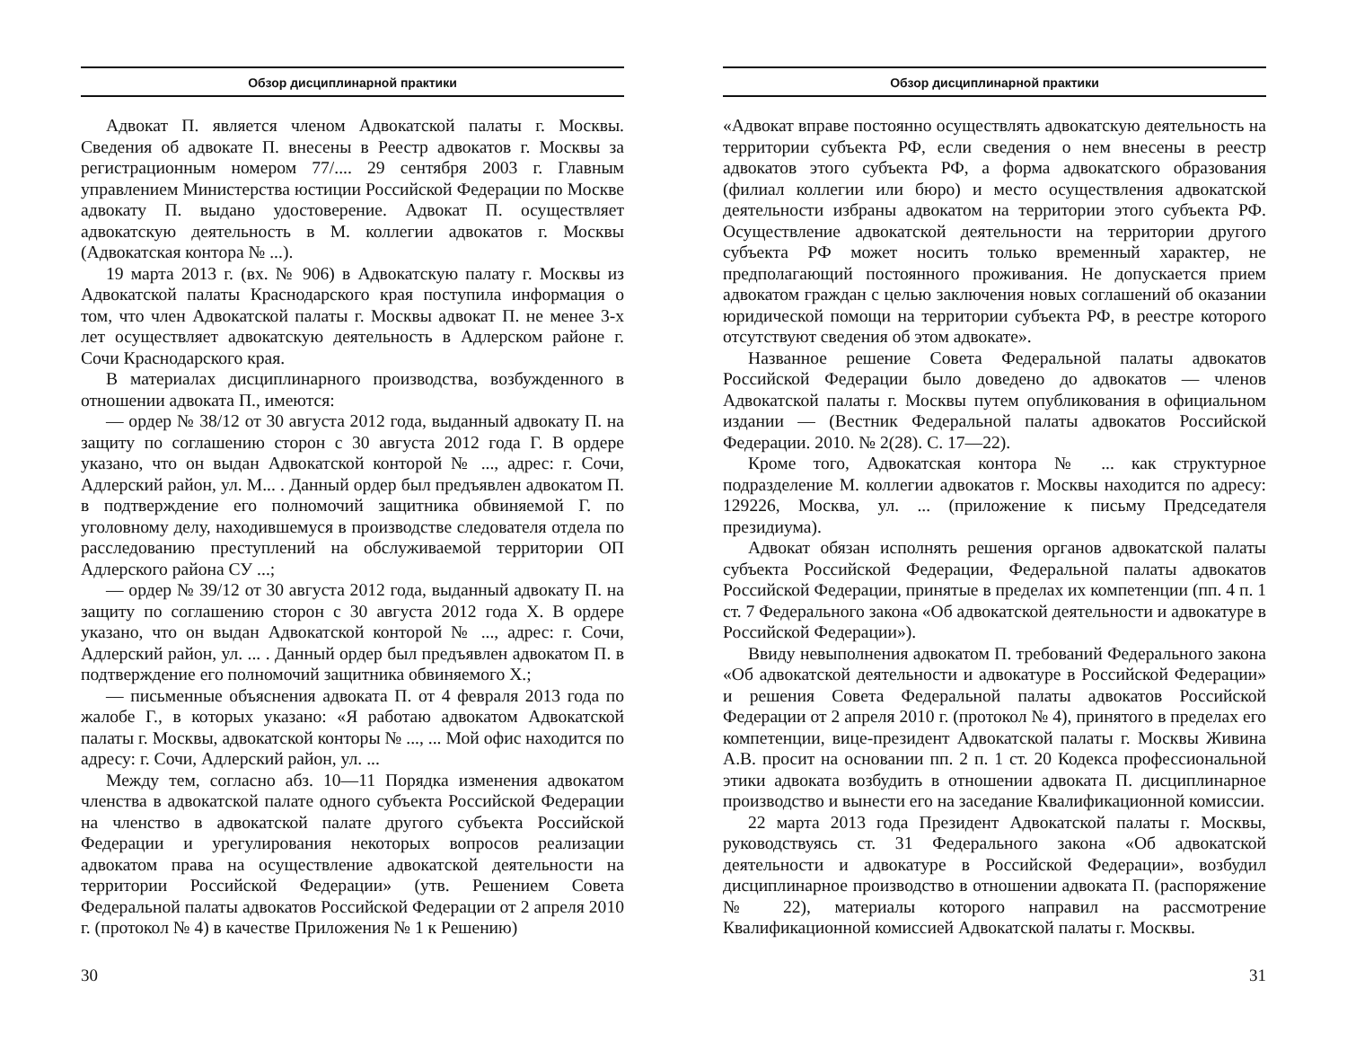Обзор дисциплинарной практики
Адвокат П. является членом Адвокатской палаты г. Москвы. Сведения об адвокате П. внесены в Реестр адвокатов г. Москвы за регистрационным номером 77/.... 29 сентября 2003 г. Главным управлением Министерства юстиции Российской Федерации по Москве адвокату П. выдано удостоверение. Адвокат П. осуществляет адвокатскую деятельность в М. коллегии адвокатов г. Москвы (Адвокатская контора № ...).
19 марта 2013 г. (вх. № 906) в Адвокатскую палату г. Москвы из Адвокатской палаты Краснодарского края поступила информация о том, что член Адвокатской палаты г. Москвы адвокат П. не менее 3-х лет осуществляет адвокатскую деятельность в Адлерском районе г. Сочи Краснодарского края.
В материалах дисциплинарного производства, возбужденного в отношении адвоката П., имеются:
— ордер № 38/12 от 30 августа 2012 года, выданный адвокату П. на защиту по соглашению сторон с 30 августа 2012 года Г. В ордере указано, что он выдан Адвокатской конторой № ..., адрес: г. Сочи, Адлерский район, ул. М... . Данный ордер был предъявлен адвокатом П. в подтверждение его полномочий защитника обвиняемой Г. по уголовному делу, находившемуся в производстве следователя отдела по расследованию преступлений на обслуживаемой территории ОП Адлерского района СУ ...;
— ордер № 39/12 от 30 августа 2012 года, выданный адвокату П. на защиту по соглашению сторон с 30 августа 2012 года Х. В ордере указано, что он выдан Адвокатской конторой № ..., адрес: г. Сочи, Адлерский район, ул. ... . Данный ордер был предъявлен адвокатом П. в подтверждение его полномочий защитника обвиняемого Х.;
— письменные объяснения адвоката П. от 4 февраля 2013 года по жалобе Г., в которых указано: «Я работаю адвокатом Адвокатской палаты г. Москвы, адвокатской конторы № ..., ... Мой офис находится по адресу: г. Сочи, Адлерский район, ул. ...
Между тем, согласно абз. 10—11 Порядка изменения адвокатом членства в адвокатской палате одного субъекта Российской Федерации на членство в адвокатской палате другого субъекта Российской Федерации и урегулирования некоторых вопросов реализации адвокатом права на осуществление адвокатской деятельности на территории Российской Федерации» (утв. Решением Совета Федеральной палаты адвокатов Российской Федерации от 2 апреля 2010 г. (протокол № 4) в качестве Приложения № 1 к Решению)
30
Обзор дисциплинарной практики
«Адвокат вправе постоянно осуществлять адвокатскую деятельность на территории субъекта РФ, если сведения о нем внесены в реестр адвокатов этого субъекта РФ, а форма адвокатского образования (филиал коллегии или бюро) и место осуществления адвокатской деятельности избраны адвокатом на территории этого субъекта РФ. Осуществление адвокатской деятельности на территории другого субъекта РФ может носить только временный характер, не предполагающий постоянного проживания. Не допускается прием адвокатом граждан с целью заключения новых соглашений об оказании юридической помощи на территории субъекта РФ, в реестре которого отсутствуют сведения об этом адвокате».
Названное решение Совета Федеральной палаты адвокатов Российской Федерации было доведено до адвокатов — членов Адвокатской палаты г. Москвы путем опубликования в официальном издании — (Вестник Федеральной палаты адвокатов Российской Федерации. 2010. № 2(28). С. 17—22).
Кроме того, Адвокатская контора № ... как структурное подразделение М. коллегии адвокатов г. Москвы находится по адресу: 129226, Москва, ул. ... (приложение к письму Председателя президиума).
Адвокат обязан исполнять решения органов адвокатской палаты субъекта Российской Федерации, Федеральной палаты адвокатов Российской Федерации, принятые в пределах их компетенции (пп. 4 п. 1 ст. 7 Федерального закона «Об адвокатской деятельности и адвокатуре в Российской Федерации»).
Ввиду невыполнения адвокатом П. требований Федерального закона «Об адвокатской деятельности и адвокатуре в Российской Федерации» и решения Совета Федеральной палаты адвокатов Российской Федерации от 2 апреля 2010 г. (протокол № 4), принятого в пределах его компетенции, вице-президент Адвокатской палаты г. Москвы Живина А.В. просит на основании пп. 2 п. 1 ст. 20 Кодекса профессиональной этики адвоката возбудить в отношении адвоката П. дисциплинарное производство и вынести его на заседание Квалификационной комиссии.
22 марта 2013 года Президент Адвокатской палаты г. Москвы, руководствуясь ст. 31 Федерального закона «Об адвокатской деятельности и адвокатуре в Российской Федерации», возбудил дисциплинарное производство в отношении адвоката П. (распоряжение № 22), материалы которого направил на рассмотрение Квалификационной комиссией Адвокатской палаты г. Москвы.
31